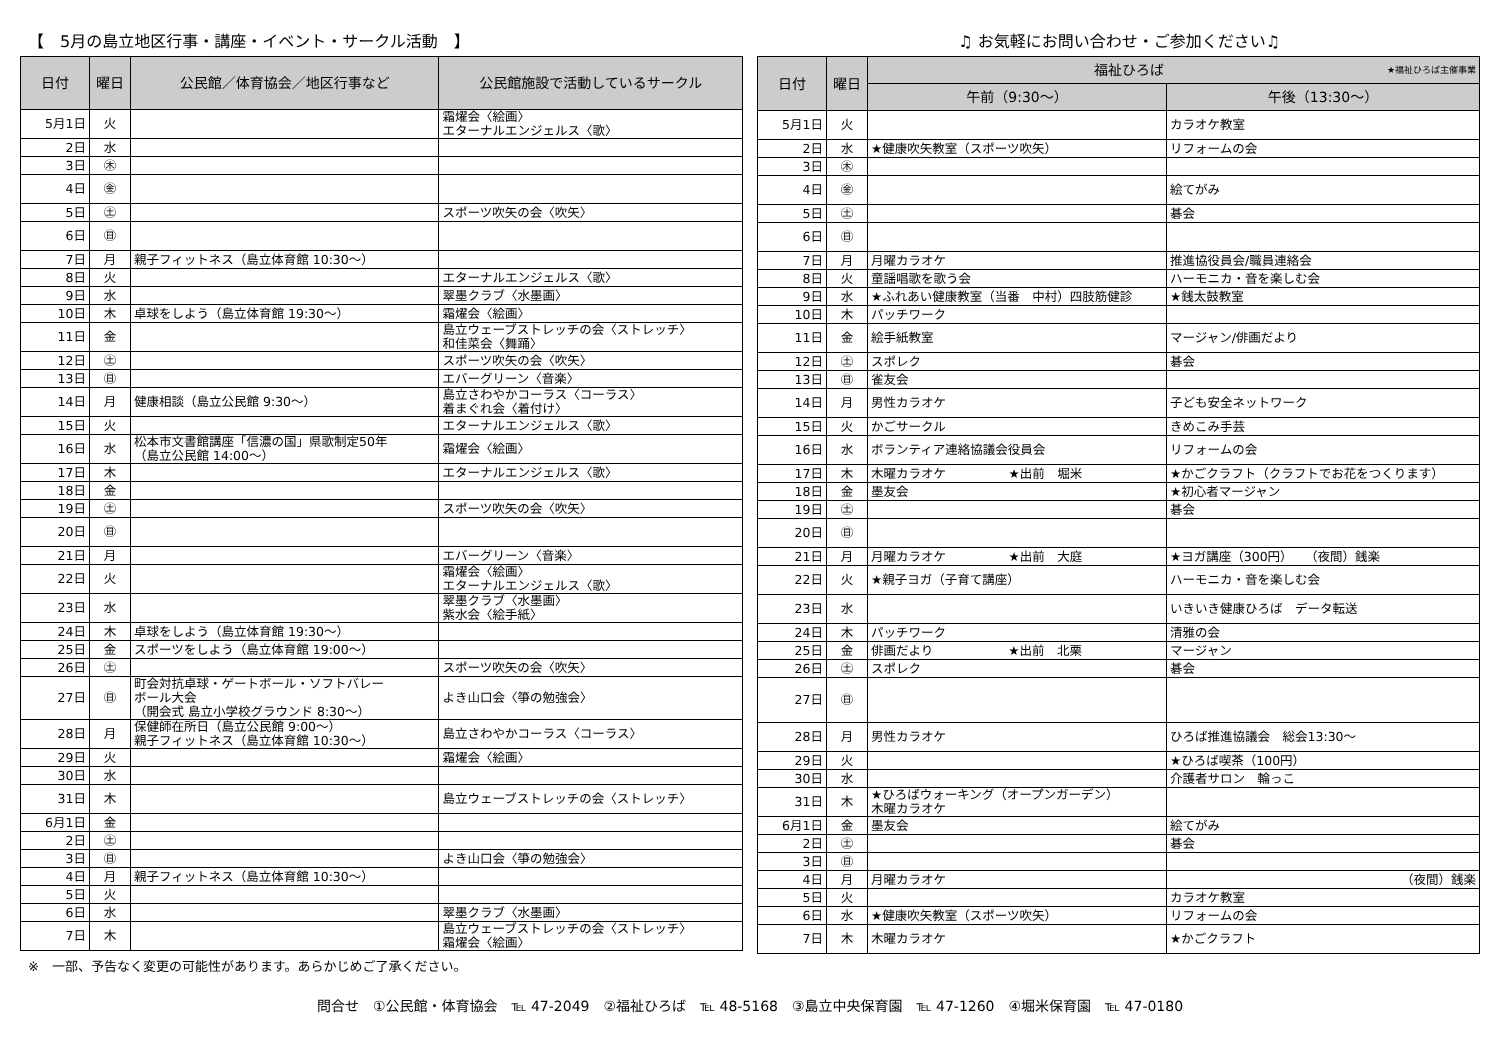【　5月の島立地区行事・講座・イベント・サークル活動　】 ♫ お気軽にお問い合わせ・ご参加ください♫
| 日付 | 曜日 | 公民館／体育協会／地区行事など | 公民館施設で活動しているサークル |
| --- | --- | --- | --- |
| 5月1日 | 火 | | 霜燿会〈絵画〉 エターナルエンジェルス〈歌〉 |
| 2日 | 水 | | |
| 3日 | ㊍ | | |
| 4日 | ㊎ | | |
| 5日 | ㊏ | | スポーツ吹矢の会〈吹矢〉 |
| 6日 | ㊐ | | |
| 7日 | 月 | 親子フィットネス（島立体育館 10:30～） | |
| 8日 | 火 | | エターナルエンジェルス〈歌〉 |
| 9日 | 水 | | 翠墨クラブ〈水墨画〉 |
| 10日 | 木 | 卓球をしよう（島立体育館 19:30～） | 霜燿会〈絵画〉 |
| 11日 | 金 | | 島立ウェーブストレッチの会〈ストレッチ〉 和佳菜会〈舞踊〉 |
| 12日 | ㊏ | | スポーツ吹矢の会〈吹矢〉 |
| 13日 | ㊐ | | エバーグリーン〈音楽〉 |
| 14日 | 月 | 健康相談（島立公民館 9:30～） | 島立さわやかコーラス〈コーラス〉 着まぐれ会〈着付け〉 |
| 15日 | 火 | | エターナルエンジェルス〈歌〉 |
| 16日 | 水 | 松本市文書館講座「信濃の国」県歌制定50年 （島立公民館 14:00～） | 霜燿会〈絵画〉 |
| 17日 | 木 | | エターナルエンジェルス〈歌〉 |
| 18日 | 金 | | |
| 19日 | ㊏ | | スポーツ吹矢の会〈吹矢〉 |
| 20日 | ㊐ | | |
| 21日 | 月 | | エバーグリーン〈音楽〉 |
| 22日 | 火 | | 霜燿会〈絵画〉 エターナルエンジェルス〈歌〉 |
| 23日 | 水 | | 翠墨クラブ〈水墨画〉 紫水会〈絵手紙〉 |
| 24日 | 木 | 卓球をしよう（島立体育館 19:30～） | |
| 25日 | 金 | スポーツをしよう（島立体育館 19:00～） | |
| 26日 | ㊏ | | スポーツ吹矢の会〈吹矢〉 |
| 27日 | ㊐ | 町会対抗卓球・ゲートボール・ソフトバレー ボール大会 （開会式 島立小学校グラウンド 8:30～） | よき山口会〈箏の勉強会〉 |
| 28日 | 月 | 保健師在所日（島立公民館 9:00～） 親子フィットネス（島立体育館 10:30～） | 島立さわやかコーラス〈コーラス〉 |
| 29日 | 火 | | 霜燿会〈絵画〉 |
| 30日 | 水 | | |
| 31日 | 木 | | 島立ウェーブストレッチの会〈ストレッチ〉 |
| 6月1日 | 金 | | |
| 2日 | ㊏ | | |
| 3日 | ㊐ | | よき山口会〈箏の勉強会〉 |
| 4日 | 月 | 親子フィットネス（島立体育館 10:30～） | |
| 5日 | 火 | | |
| 6日 | 水 | | 翠墨クラブ〈水墨画〉 |
| 7日 | 木 | | 島立ウェーブストレッチの会〈ストレッチ〉 霜燿会〈絵画〉 |
| 日付 | 曜日 | 福祉ひろば ★福祉ひろば主催事業 | |
| --- | --- | --- | --- |
| | | 午前（9:30～） | 午後（13:30～） |
| 5月1日 | 火 | | カラオケ教室 |
| 2日 | 水 | ★健康吹矢教室（スポーツ吹矢） | リフォームの会 |
| 3日 | ㊍ | | |
| 4日 | ㊎ | | 絵てがみ |
| 5日 | ㊏ | | 碁会 |
| 6日 | ㊐ | | |
| 7日 | 月 | 月曜カラオケ | 推進協役員会/職員連絡会 |
| 8日 | 火 | 童謡唱歌を歌う会 | ハーモニカ・音を楽しむ会 |
| 9日 | 水 | ★ふれあい健康教室（当番 中村）四肢筋健診 | ★銭太鼓教室 |
| 10日 | 木 | パッチワーク | |
| 11日 | 金 | 絵手紙教室 | マージャン/俳画だより |
| 12日 | ㊏ | スポレク | 碁会 |
| 13日 | ㊐ | 雀友会 | |
| 14日 | 月 | 男性カラオケ | 子ども安全ネットワーク |
| 15日 | 火 | かごサークル | きめこみ手芸 |
| 16日 | 水 | ボランティア連絡協議会役員会 | リフォームの会 |
| 17日 | 木 | 木曜カラオケ ★出前 堀米 | ★かごクラフト（クラフトでお花をつくります） |
| 18日 | 金 | 墨友会 | ★初心者マージャン |
| 19日 | ㊏ | | 碁会 |
| 20日 | ㊐ | | |
| 21日 | 月 | 月曜カラオケ ★出前 大庭 | ★ヨガ講座（300円） （夜間）銭楽 |
| 22日 | 火 | ★親子ヨガ（子育て講座） | ハーモニカ・音を楽しむ会 |
| 23日 | 水 | | いきいき健康ひろば データ転送 |
| 24日 | 木 | パッチワーク | 清雅の会 |
| 25日 | 金 | 俳画だより ★出前 北栗 | マージャン |
| 26日 | ㊏ | スポレク | 碁会 |
| 27日 | ㊐ | | |
| 28日 | 月 | 男性カラオケ | ひろば推進協議会 総会13:30～ |
| 29日 | 火 | | ★ひろば喫茶（100円） |
| 30日 | 水 | | 介護者サロン 輪っこ |
| 31日 | 木 | ★ひろばウォーキング（オープンガーデン） 木曜カラオケ | |
| 6月1日 | 金 | 墨友会 | 絵てがみ |
| 2日 | ㊏ | | 碁会 |
| 3日 | ㊐ | | |
| 4日 | 月 | 月曜カラオケ | （夜間）銭楽 |
| 5日 | 火 | | カラオケ教室 |
| 6日 | 水 | ★健康吹矢教室（スポーツ吹矢） | リフォームの会 |
| 7日 | 木 | 木曜カラオケ | ★かごクラフト |
※　一部、予告なく変更の可能性があります。あらかじめご了承ください。
問合せ　①公民館・体育協会　℡ 47-2049　②福祉ひろば　℡ 48-5168　③島立中央保育園　℡ 47-1260　④堀米保育園　℡ 47-0180